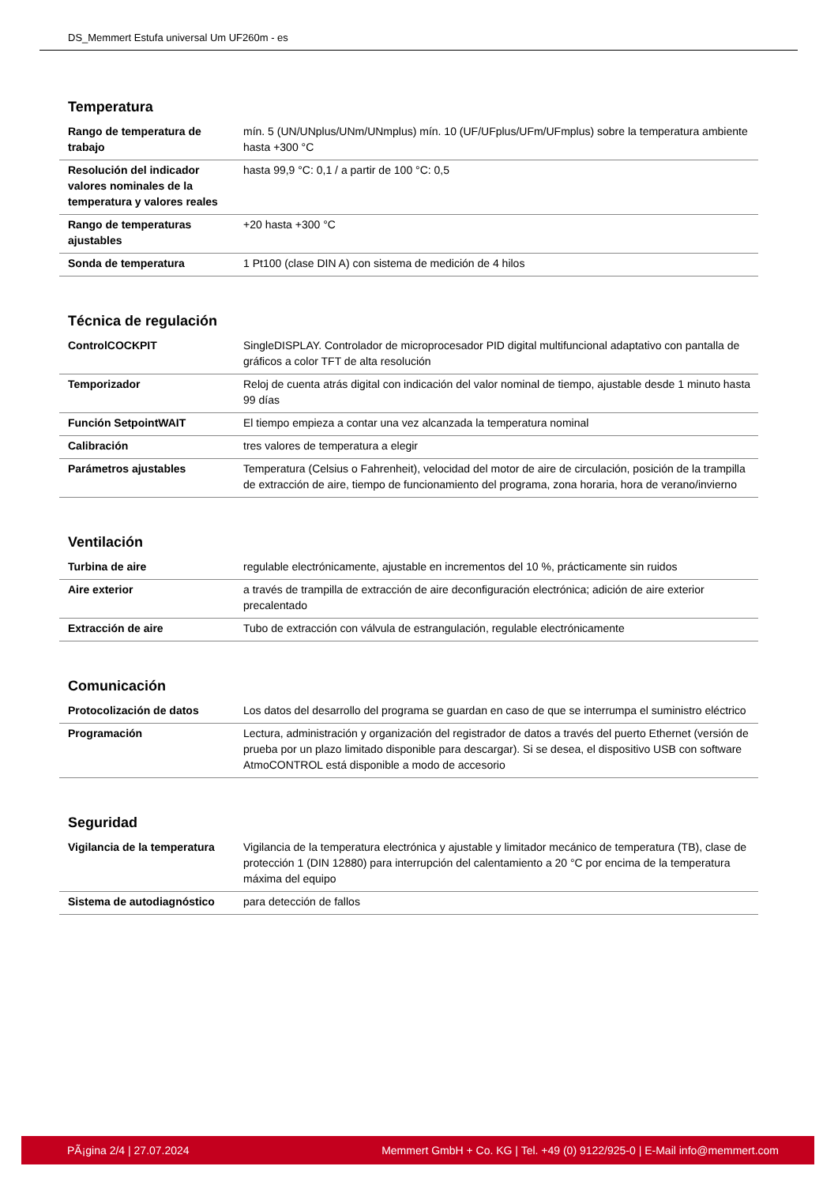DS_Memmert Estufa universal Um UF260m - es
Temperatura
| Rango de temperatura de trabajo | mín. 5 (UN/UNplus/UNm/UNmplus) mín. 10 (UF/UFplus/UFm/UFmplus) sobre la temperatura ambiente hasta +300 °C |
| Resolución del indicador valores nominales de la temperatura y valores reales | hasta 99,9 °C: 0,1 / a partir de 100 °C: 0,5 |
| Rango de temperaturas ajustables | +20 hasta +300 °C |
| Sonda de temperatura | 1 Pt100 (clase DIN A) con sistema de medición de 4 hilos |
Técnica de regulación
| ControlCOCKPIT | SingleDISPLAY. Controlador de microprocesador PID digital multifuncional adaptativo con pantalla de gráficos a color TFT de alta resolución |
| Temporizador | Reloj de cuenta atrás digital con indicación del valor nominal de tiempo, ajustable desde 1 minuto hasta 99 días |
| Función SetpointWAIT | El tiempo empieza a contar una vez alcanzada la temperatura nominal |
| Calibración | tres valores de temperatura a elegir |
| Parámetros ajustables | Temperatura (Celsius o Fahrenheit), velocidad del motor de aire de circulación, posición de la trampilla de extracción de aire, tiempo de funcionamiento del programa, zona horaria, hora de verano/invierno |
Ventilación
| Turbina de aire | regulable electrónicamente, ajustable en incrementos del 10 %, prácticamente sin ruidos |
| Aire exterior | a través de trampilla de extracción de aire deconfiguración electrónica; adición de aire exterior precalentado |
| Extracción de aire | Tubo de extracción con válvula de estrangulación, regulable electrónicamente |
Comunicación
| Protocolización de datos | Los datos del desarrollo del programa se guardan en caso de que se interrumpa el suministro eléctrico |
| Programación | Lectura, administración y organización del registrador de datos a través del puerto Ethernet (versión de prueba por un plazo limitado disponible para descargar). Si se desea, el dispositivo USB con software AtmoCONTROL está disponible a modo de accesorio |
Seguridad
| Vigilancia de la temperatura | Vigilancia de la temperatura electrónica y ajustable y limitador mecánico de temperatura (TB), clase de protección 1 (DIN 12880) para interrupción del calentamiento a 20 °C por encima de la temperatura máxima del equipo |
| Sistema de autodiagnóstico | para detección de fallos |
PÃ¡gina 2/4 | 27.07.2024 Memmert GmbH + Co. KG | Tel. +49 (0) 9122/925-0 | E-Mail info@memmert.com